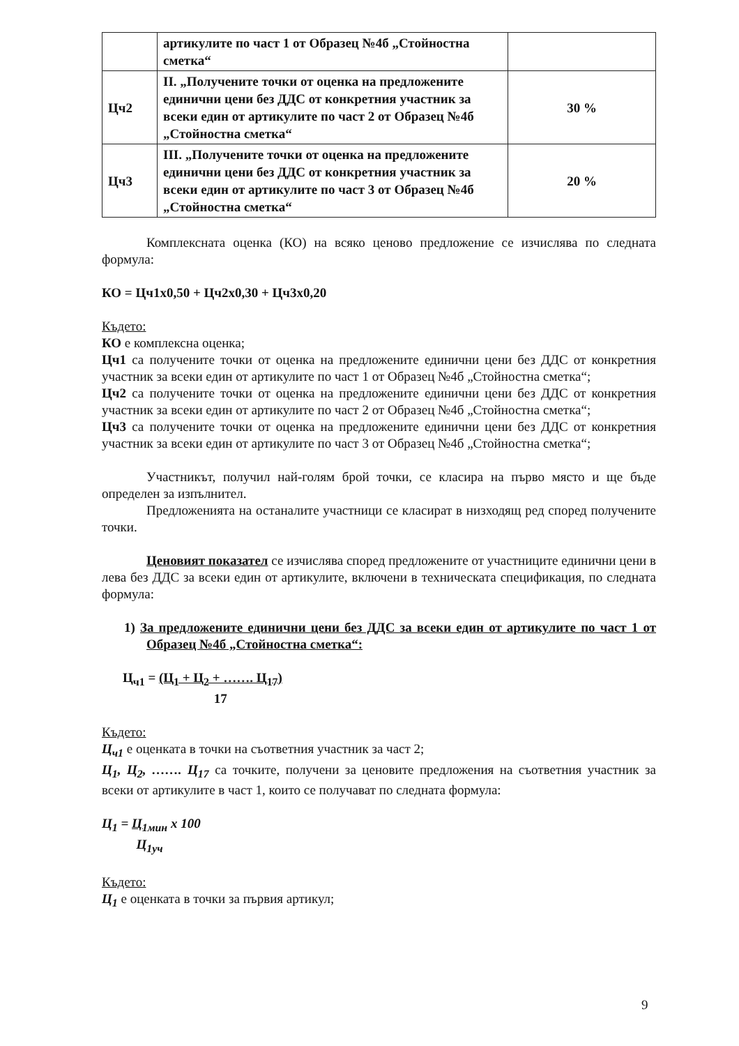| | артикулите по част 1 от Образец №4б „Стойностна сметка“ | |
| Цч2 | II. „Получените точки от оценка на предложените единични цени без ДДС от конкретния участник за всеки един от артикулите по част 2 от Образец №4б „Стойностна сметка“ | 30 % |
| Цч3 | III. „Получените точки от оценка на предложените единични цени без ДДС от конкретния участник за всеки един от артикулите по част 3 от Образец №4б „Стойностна сметка“ | 20 % |
Комплексната оценка (КО) на всяко ценово предложение се изчислява по следната формула:
КО = Цч1х0,50 + Цч2х0,30 + Цч3х0,20
Където:
КО е комплексна оценка;
Цч1 са получените точки от оценка на предложените единични цени без ДДС от конкретния участник за всеки един от артикулите по част 1 от Образец №4б „Стойностна сметка“;
Цч2 са получените точки от оценка на предложените единични цени без ДДС от конкретния участник за всеки един от артикулите по част 2 от Образец №4б „Стойностна сметка“;
Цч3 са получените точки от оценка на предложените единични цени без ДДС от конкретния участник за всеки един от артикулите по част 3 от Образец №4б „Стойностна сметка“;
Участникът, получил най-голям брой точки, се класира на първо място и ще бъде определен за изпълнител.
Предложенията на останалите участници се класират в низходящ ред според получените точки.
Ценовият показател се изчислява според предложените от участниците единични цени в лева без ДДС за всеки един от артикулите, включени в техническата спецификация, по следната формула:
1) За предложените единични цени без ДДС за всеки един от артикулите по част 1 от Образец №4б „Стойностна сметка“:
Ц<sub>ч1</sub> = (Ц<sub>1</sub> + Ц<sub>2</sub> + ……. Ц<sub>17</sub>)
17
Където:
Ц<sub>ч1</sub> е оценката в точки на съответния участник за част 2;
Ц<sub>1</sub>, Ц<sub>2</sub>, ……. Ц<sub>17</sub> са точките, получени за ценовите предложения на съответния участник за всеки от артикулите в част 1, които се получават по следната формула:
Ц<sub>1</sub> = Ц<sub>1мин</sub>
Ц<sub>1уч</sub> х 100
Където:
Ц<sub>1</sub> е оценката в точки за първия артикул;
9